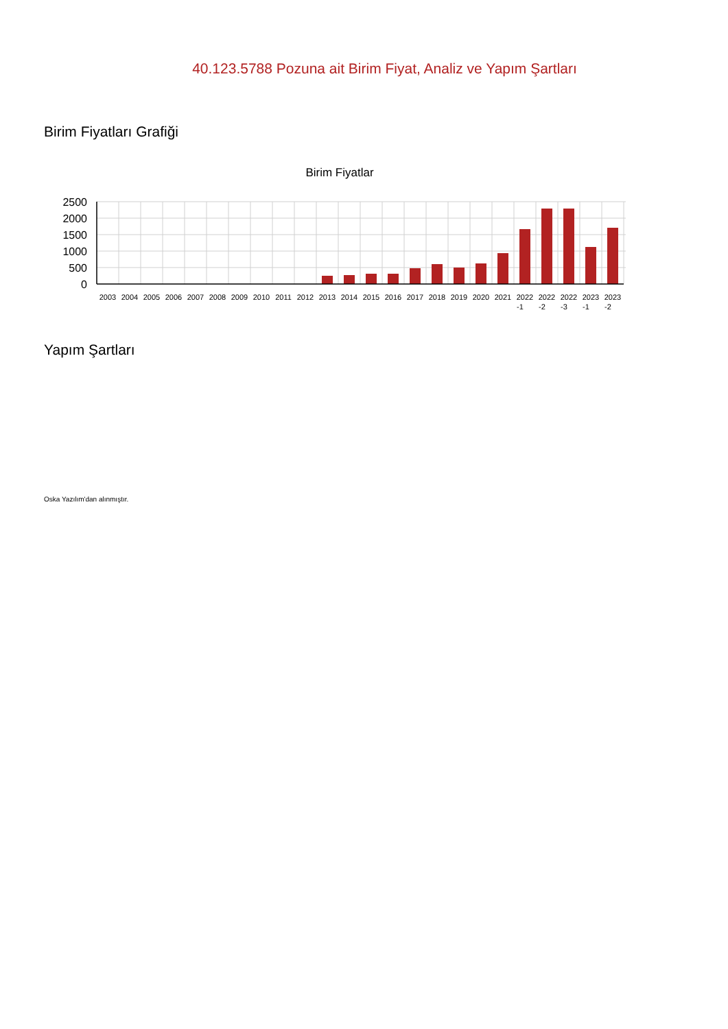40.123.5788 Pozuna ait Birim Fiyat, Analiz ve Yapım Şartları
Birim Fiyatları Grafiği
Birim Fiyatlar
2500
2000
1500
1000
500
0
2003
2004
2005
2006
2007
2008
2009
2010
2011
2012
2013
2014
2015
2016
2017
2018
2019
2020
2021
2022
-1
2022
-2
2022
-3
2023
-1
2023
-2
Yapım Şartları
Oska Yazılım'dan alınmıştır.